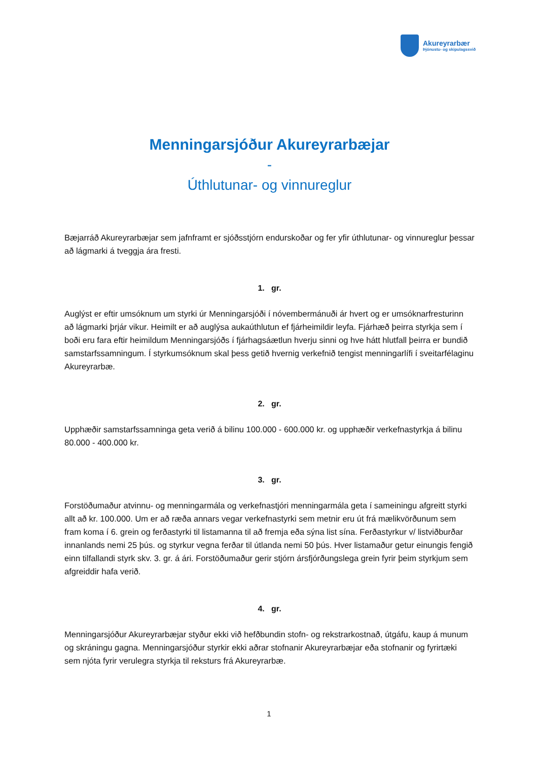Akureyrarbær
Þjónustu- og skipulagssvið
Menningarsjóður Akureyrarbæjar
-
Úthlutunar- og vinnureglur
Bæjarráð Akureyrarbæjar sem jafnframt er sjóðsstjórn endurskoðar og fer yfir úthlutunar- og vinnureglur þessar að lágmarki á tveggja ára fresti.
1. gr.
Auglýst er eftir umsóknum um styrki úr Menningarsjóði í nóvembermánuði ár hvert og er umsóknarfresturinn að lágmarki þrjár vikur. Heimilt er að auglýsa aukaúthlutun ef fjárheimildir leyfa. Fjárhæð þeirra styrkja sem í boði eru fara eftir heimildum Menningarsjóðs í fjárhagsáætlun hverju sinni og hve hátt hlutfall þeirra er bundið samstarfssamningum. Í styrkumsóknum skal þess getið hvernig verkefnið tengist menningarlífi í sveitarfélaginu Akureyrarbæ.
2. gr.
Upphæðir samstarfssamninga geta verið á bilinu 100.000 - 600.000 kr. og upphæðir verkefnastyrkja á bilinu 80.000 - 400.000 kr.
3. gr.
Forstöðumaður atvinnu- og menningarmála og verkefnastjóri menningarmála geta í sameiningu afgreitt styrki allt að kr. 100.000. Um er að ræða annars vegar verkefnastyrki sem metnir eru út frá mælikvörðunum sem fram koma í 6. grein og ferðastyrki til listamanna til að fremja eða sýna list sína. Ferðastyrkur v/ listviðburðar innanlands nemi 25 þús. og styrkur vegna ferðar til útlanda nemi 50 þús. Hver listamaður getur einungis fengið einn tilfallandi styrk skv. 3. gr. á ári. Forstöðumaður gerir stjórn ársfjórðungslega grein fyrir þeim styrkjum sem afgreiddir hafa verið.
4. gr.
Menningarsjóður Akureyrarbæjar styður ekki við hefðbundin stofn- og rekstrarkostnað, útgáfu, kaup á munum og skráningu gagna. Menningarsjóður styrkir ekki aðrar stofnanir Akureyrarbæjar eða stofnanir og fyrirtæki sem njóta fyrir verulegra styrkja til reksturs frá Akureyrarbæ.
1